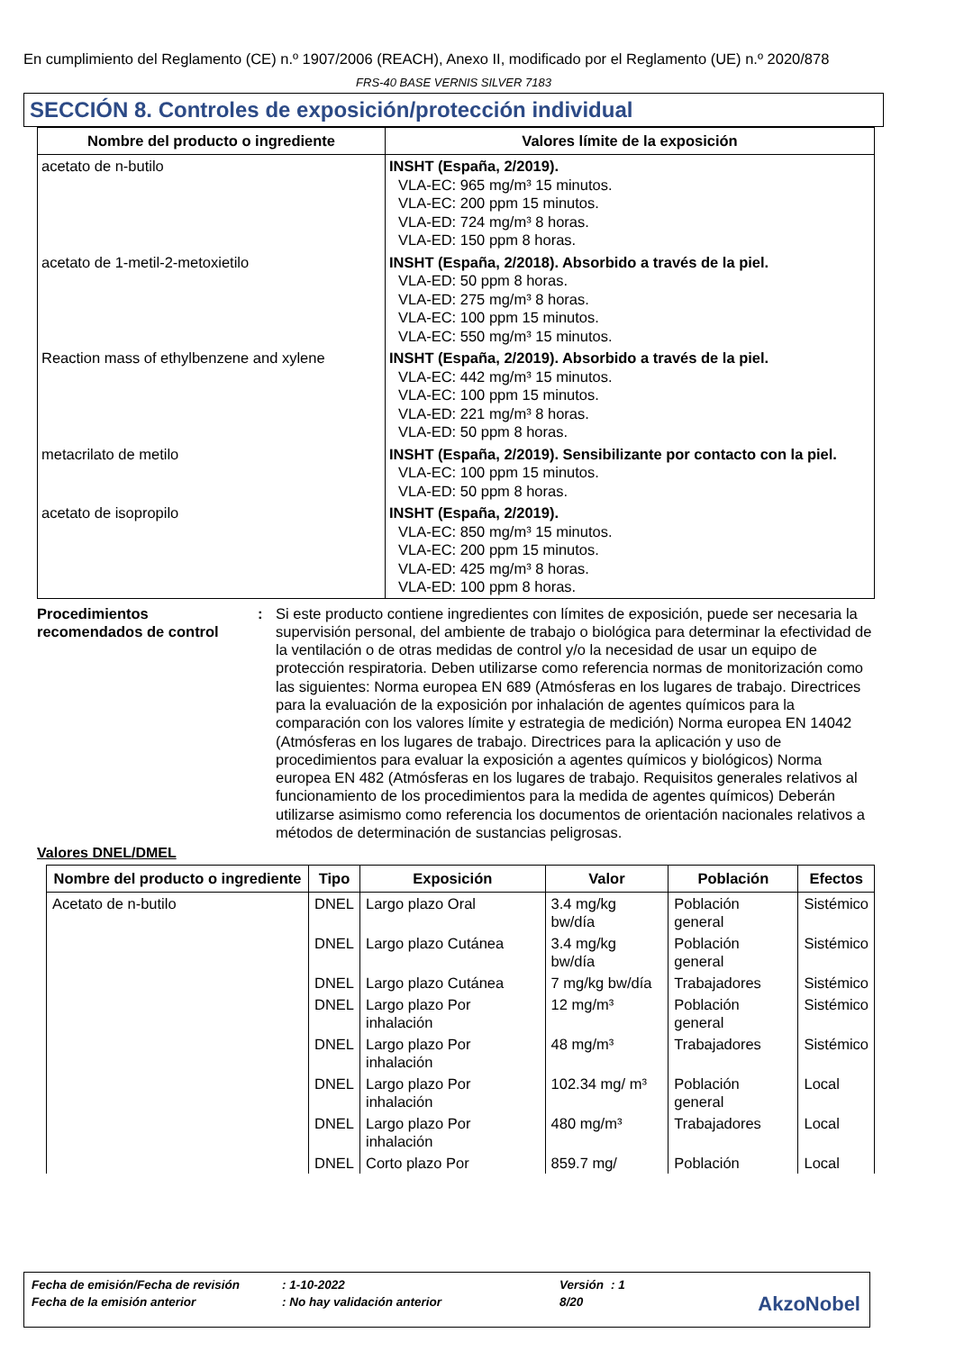En cumplimiento del Reglamento (CE) n.º 1907/2006 (REACH), Anexo II, modificado por el Reglamento (UE) n.º 2020/878
FRS-40 BASE VERNIS SILVER 7183
SECCIÓN 8. Controles de exposición/protección individual
| Nombre del producto o ingrediente | Valores límite de la exposición |
| --- | --- |
| acetato de n-butilo | INSHT (España, 2/2019). VLA-EC: 965 mg/m³ 15 minutos. VLA-EC: 200 ppm 15 minutos. VLA-ED: 724 mg/m³ 8 horas. VLA-ED: 150 ppm 8 horas. |
| acetato de 1-metil-2-metoxietilo | INSHT (España, 2/2018). Absorbido a través de la piel. VLA-ED: 50 ppm 8 horas. VLA-ED: 275 mg/m³ 8 horas. VLA-EC: 100 ppm 15 minutos. VLA-EC: 550 mg/m³ 15 minutos. |
| Reaction mass of ethylbenzene and xylene | INSHT (España, 2/2019). Absorbido a través de la piel. VLA-EC: 442 mg/m³ 15 minutos. VLA-EC: 100 ppm 15 minutos. VLA-ED: 221 mg/m³ 8 horas. VLA-ED: 50 ppm 8 horas. |
| metacrilato de metilo | INSHT (España, 2/2019). Sensibilizante por contacto con la piel. VLA-EC: 100 ppm 15 minutos. VLA-ED: 50 ppm 8 horas. |
| acetato de isopropilo | INSHT (España, 2/2019). VLA-EC: 850 mg/m³ 15 minutos. VLA-EC: 200 ppm 15 minutos. VLA-ED: 425 mg/m³ 8 horas. VLA-ED: 100 ppm 8 horas. |
Procedimientos recomendados de control
: Si este producto contiene ingredientes con límites de exposición, puede ser necesaria la supervisión personal, del ambiente de trabajo o biológica para determinar la efectividad de la ventilación o de otras medidas de control y/o la necesidad de usar un equipo de protección respiratoria. Deben utilizarse como referencia normas de monitorización como las siguientes: Norma europea EN 689 (Atmósferas en los lugares de trabajo. Directrices para la evaluación de la exposición por inhalación de agentes químicos para la comparación con los valores límite y estrategia de medición) Norma europea EN 14042 (Atmósferas en los lugares de trabajo. Directrices para la aplicación y uso de procedimientos para evaluar la exposición a agentes químicos y biológicos) Norma europea EN 482 (Atmósferas en los lugares de trabajo. Requisitos generales relativos al funcionamiento de los procedimientos para la medida de agentes químicos) Deberán utilizarse asimismo como referencia los documentos de orientación nacionales relativos a métodos de determinación de sustancias peligrosas.
Valores DNEL/DMEL
| Nombre del producto o ingrediente | Tipo | Exposición | Valor | Población | Efectos |
| --- | --- | --- | --- | --- | --- |
| Acetato de n-butilo | DNEL | Largo plazo Oral | 3.4 mg/kg bw/día | Población general | Sistémico |
| | DNEL | Largo plazo Cutánea | 3.4 mg/kg bw/día | Población general | Sistémico |
| | DNEL | Largo plazo Cutánea | 7 mg/kg bw/día | Trabajadores | Sistémico |
| | DNEL | Largo plazo Por inhalación | 12 mg/m³ | Población general | Sistémico |
| | DNEL | Largo plazo Por inhalación | 48 mg/m³ | Trabajadores | Sistémico |
| | DNEL | Largo plazo Por inhalación | 102.34 mg/ m³ | Población general | Local |
| | DNEL | Largo plazo Por inhalación | 480 mg/m³ | Trabajadores | Local |
| | DNEL | Corto plazo Por | 859.7 mg/ | Población | Local |
| Fecha de emisión/Fecha de revisión | : 1-10-2022 | Versión | : 1 |
| Fecha de la emisión anterior | : No hay validación anterior | 8/20 | |
AkzoNobel